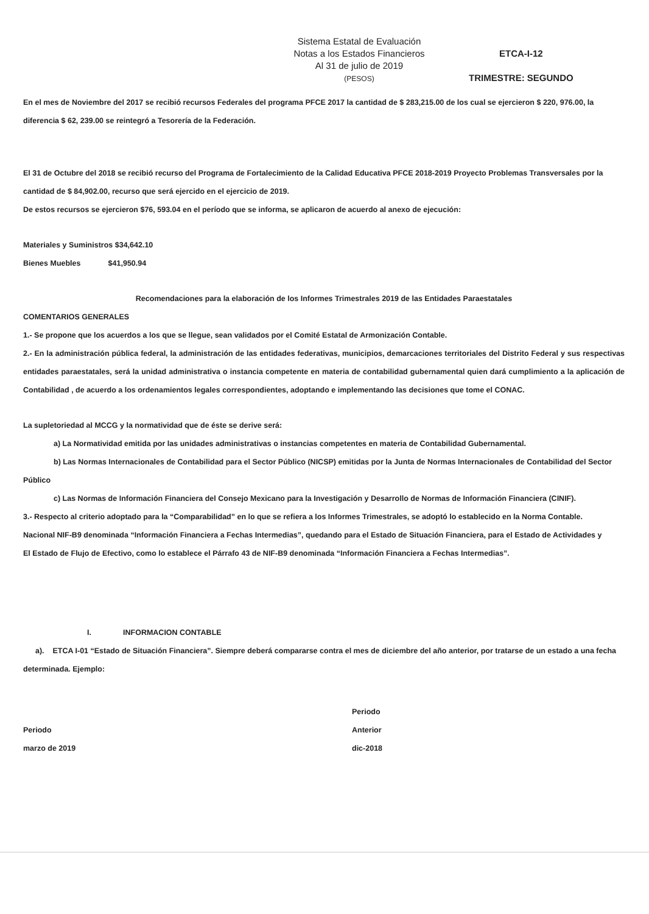Sistema Estatal de Evaluación
Notas a los Estados Financieros
Al 31 de julio de 2019
(PESOS)
ETCA-I-12
TRIMESTRE: SEGUNDO
En el mes de Noviembre del 2017 se recibió recursos Federales del programa PFCE 2017 la cantidad de $ 283,215.00 de los cual se ejercieron $ 220, 976.00, la diferencia $ 62, 239.00 se reintegró a Tesorería de la Federación.
El 31 de Octubre del 2018 se recibió recurso del Programa de Fortalecimiento de la Calidad Educativa PFCE 2018-2019 Proyecto Problemas Transversales por la cantidad de $ 84,902.00, recurso que será ejercido en el ejercicio de 2019.
De estos recursos se ejercieron $76, 593.04 en el período que se informa, se aplicaron de acuerdo al anexo de ejecución:
Materiales y Suministros $34,642.10
Bienes Muebles $41,950.94
Recomendaciones para la elaboración de los Informes Trimestrales 2019 de las Entidades Paraestatales
COMENTARIOS GENERALES
1.- Se propone que los acuerdos a los que se llegue, sean validados por el Comité Estatal de Armonización Contable.
2.- En la administración pública federal, la administración de las entidades federativas, municipios, demarcaciones territoriales del Distrito Federal y sus respectivas entidades paraestatales, será la unidad administrativa o instancia competente en materia de contabilidad gubernamental quien dará cumplimiento a la aplicación de Contabilidad , de acuerdo a los ordenamientos legales correspondientes, adoptando e implementando las decisiones que tome el CONAC.
La supletoriedad al MCCG y la normatividad que de éste se derive será:
a) La Normatividad emitida por las unidades administrativas o instancias competentes en materia de Contabilidad Gubernamental.
b) Las Normas Internacionales de Contabilidad para el Sector Público (NICSP) emitidas por la Junta de Normas Internacionales de Contabilidad del Sector Público
c) Las Normas de Información Financiera del Consejo Mexicano para la Investigación y Desarrollo de Normas de Información Financiera (CINIF).
3.- Respecto al criterio adoptado para la “Comparabilidad” en lo que se refiera a los Informes Trimestrales, se adoptó lo establecido en la Norma Contable.
Nacional NIF-B9 denominada “Información Financiera a Fechas Intermedias”, quedando para el Estado de Situación Financiera, para el Estado de Actividades y
El Estado de Flujo de Efectivo, como lo establece el Párrafo 43 de NIF-B9 denominada “Información Financiera a Fechas Intermedias”.
I. INFORMACION CONTABLE
a). ETCA I-01 “Estado de Situación Financiera”. Siempre deberá compararse contra el mes de diciembre del año anterior, por tratarse de un estado a una fecha determinada. Ejemplo:
Periodo
marzo de 2019
Periodo
Anterior
dic-2018